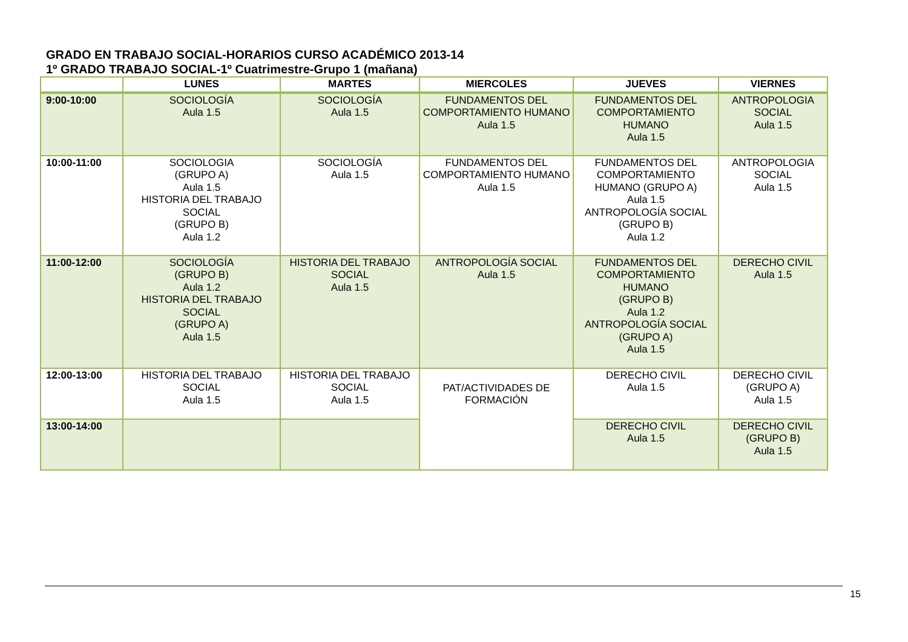GRADO EN TRABAJO SOCIAL-HORARIOS CURSO ACADÉMICO 2013-14
1º GRADO TRABAJO SOCIAL-1º Cuatrimestre-Grupo 1 (mañana)
| | LUNES | MARTES | MIERCOLES | JUEVES | VIERNES |
| --- | --- | --- | --- | --- | --- |
| 9:00-10:00 | SOCIOLOGÍA Aula 1.5 | SOCIOLOGÍA Aula 1.5 | FUNDAMENTOS DEL COMPORTAMIENTO HUMANO Aula 1.5 | FUNDAMENTOS DEL COMPORTAMIENTO HUMANO Aula 1.5 | ANTROPOLOGIA SOCIAL Aula 1.5 |
| 10:00-11:00 | SOCIOLOGIA (GRUPO A) Aula 1.5 HISTORIA DEL TRABAJO SOCIAL (GRUPO B) Aula 1.2 | SOCIOLOGÍA Aula 1.5 | FUNDAMENTOS DEL COMPORTAMIENTO HUMANO Aula 1.5 | FUNDAMENTOS DEL COMPORTAMIENTO HUMANO (GRUPO A) Aula 1.5 ANTROPOLOGÍA SOCIAL (GRUPO B) Aula 1.2 | ANTROPOLOGIA SOCIAL Aula 1.5 |
| 11:00-12:00 | SOCIOLOGÍA (GRUPO B) Aula 1.2 HISTORIA DEL TRABAJO SOCIAL (GRUPO A) Aula 1.5 | HISTORIA DEL TRABAJO SOCIAL Aula 1.5 | ANTROPOLOGÍA SOCIAL Aula 1.5 | FUNDAMENTOS DEL COMPORTAMIENTO HUMANO (GRUPO B) Aula 1.2 ANTROPOLOGÍA SOCIAL (GRUPO A) Aula 1.5 | DERECHO CIVIL Aula 1.5 |
| 12:00-13:00 | HISTORIA DEL TRABAJO SOCIAL Aula 1.5 | HISTORIA DEL TRABAJO SOCIAL Aula 1.5 | PAT/ACTIVIDADES DE FORMACIÓN | DERECHO CIVIL Aula 1.5 | DERECHO CIVIL (GRUPO A) Aula 1.5 |
| 13:00-14:00 | | | | DERECHO CIVIL Aula 1.5 | DERECHO CIVIL (GRUPO B) Aula 1.5 |
15